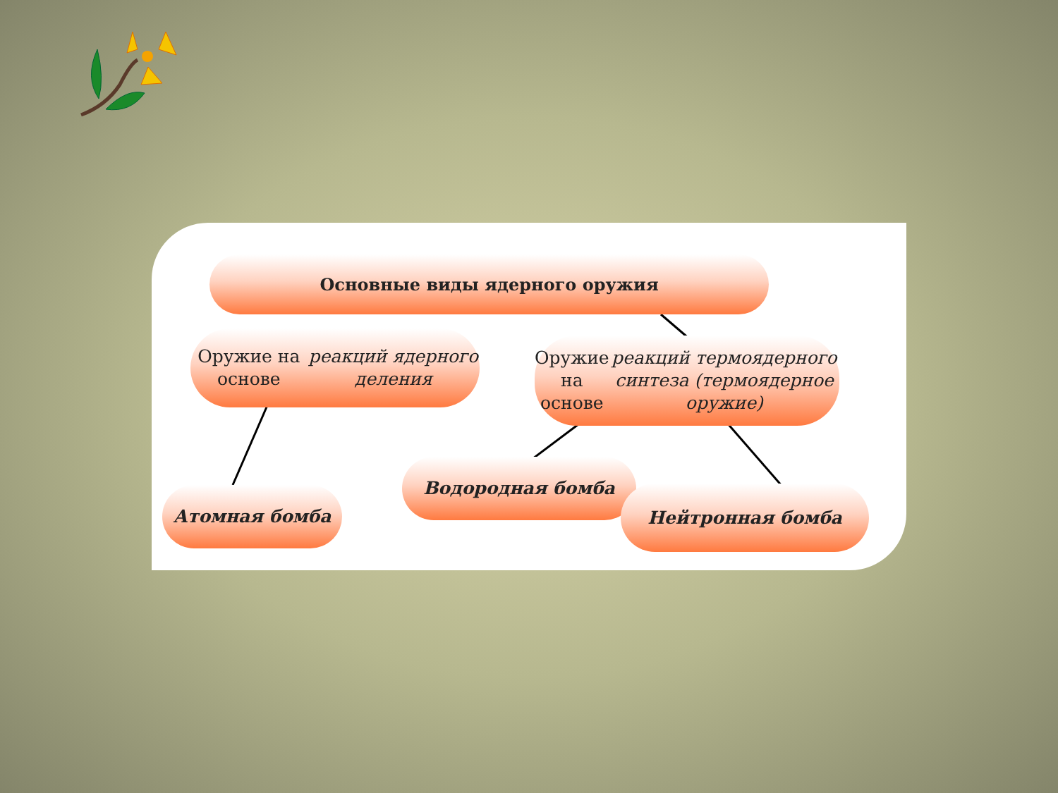Основные виды ядерного оружия
Оружие на основе реакций ядерного деления
Оружие на основе реакций термоядерного синтеза (термоядерное оружие)
Атомная бомба
Водородная бомба
Нейтронная бомба